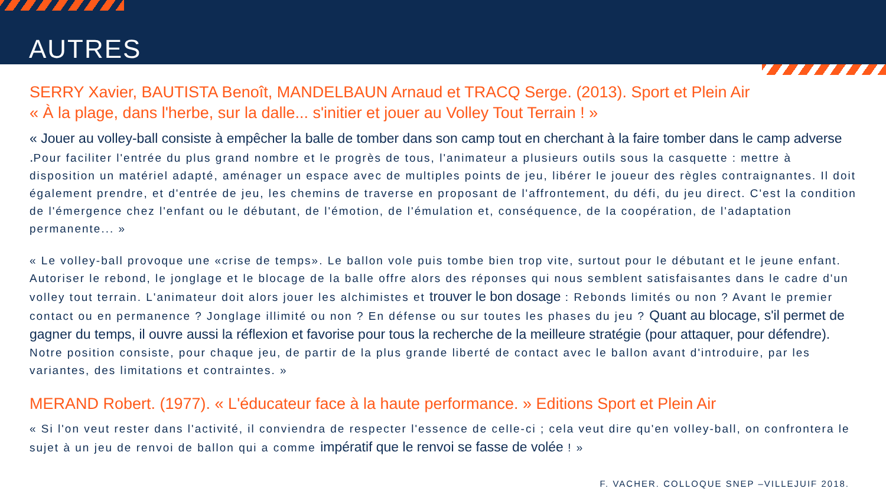AUTRES
SERRY Xavier, BAUTISTA Benoît, MANDELBAUN Arnaud et TRACQ Serge. (2013). Sport et Plein Air
« À la plage, dans l'herbe, sur la dalle... s'initier et jouer au Volley Tout Terrain ! »
« Jouer au volley-ball consiste à empêcher la balle de tomber dans son camp tout en cherchant à la faire tomber dans le camp adverse . Pour faciliter l'entrée du plus grand nombre et le progrès de tous, l'animateur a plusieurs outils sous la casquette : mettre à disposition un matériel adapté, aménager un espace avec de multiples points de jeu, libérer le joueur des règles contraignantes. Il doit également prendre, et d'entrée de jeu, les chemins de traverse en proposant de l'affrontement, du défi, du jeu direct. C'est la condition de l'émergence chez l'enfant ou le débutant, de l'émotion, de l'émulation et, conséquence, de la coopération, de l'adaptation permanente... »
« Le volley-ball provoque une «crise de temps». Le ballon vole puis tombe bien trop vite, surtout pour le débutant et le jeune enfant. Autoriser le rebond, le jonglage et le blocage de la balle offre alors des réponses qui nous semblent satisfaisantes dans le cadre d'un volley tout terrain. L'animateur doit alors jouer les alchimistes et trouver le bon dosage : Rebonds limités ou non ? Avant le premier contact ou en permanence ? Jonglage illimité ou non ? En défense ou sur toutes les phases du jeu ? Quant au blocage, s'il permet de gagner du temps, il ouvre aussi la réflexion et favorise pour tous la recherche de la meilleure stratégie (pour attaquer, pour défendre). Notre position consiste, pour chaque jeu, de partir de la plus grande liberté de contact avec le ballon avant d'introduire, par les variantes, des limitations et contraintes. »
MERAND Robert. (1977). « L'éducateur face à la haute performance. » Editions Sport et Plein Air
« Si l'on veut rester dans l'activité, il conviendra de respecter l'essence de celle-ci ; cela veut dire qu'en volley-ball, on confrontera le sujet à un jeu de renvoi de ballon qui a comme impératif que le renvoi se fasse de volée ! »
F. VACHER. COLLOQUE SNEP –VILLEJUIF 2018.